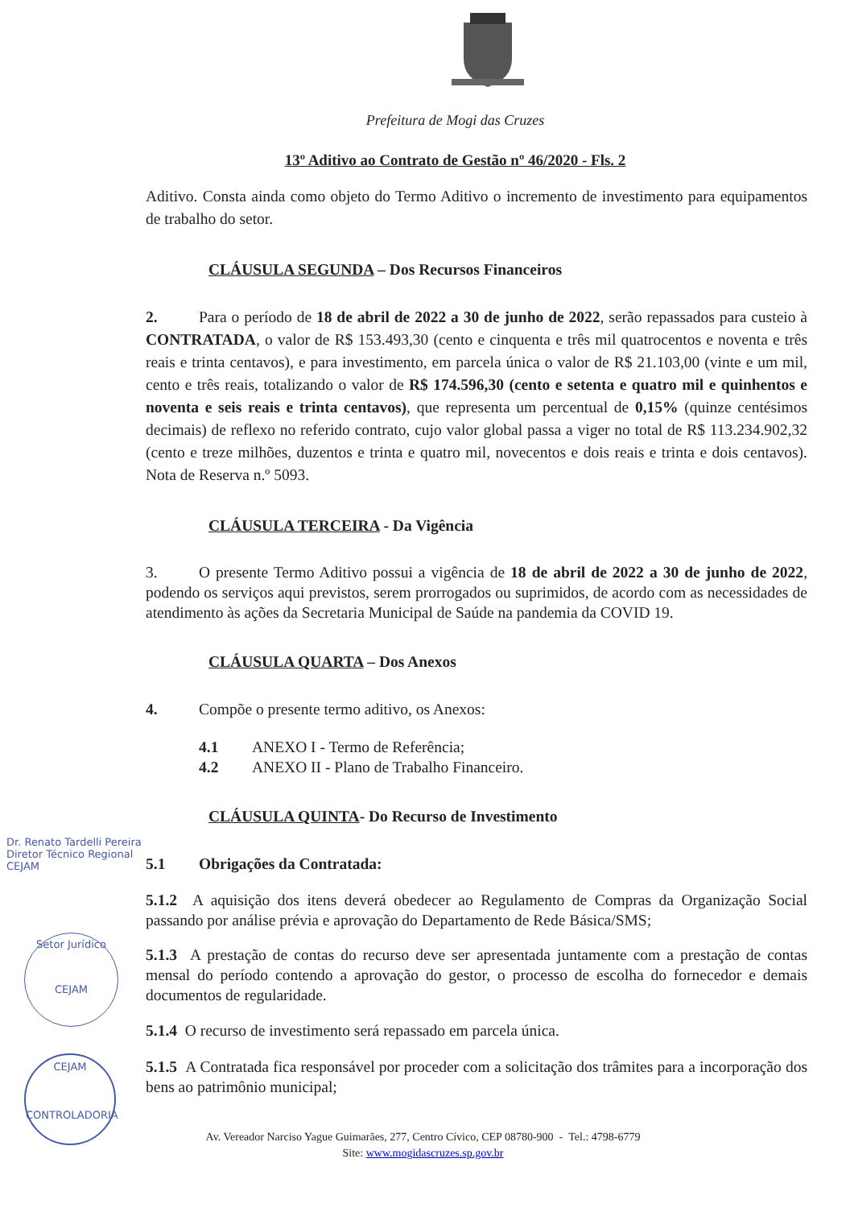Prefeitura de Mogi das Cruzes
13º Aditivo ao Contrato de Gestão nº 46/2020 - Fls. 2
Aditivo. Consta ainda como objeto do Termo Aditivo o incremento de investimento para equipamentos de trabalho do setor.
CLÁUSULA SEGUNDA – Dos Recursos Financeiros
2. Para o período de 18 de abril de 2022 a 30 de junho de 2022, serão repassados para custeio à CONTRATADA, o valor de R$ 153.493,30 (cento e cinquenta e três mil quatrocentos e noventa e três reais e trinta centavos), e para investimento, em parcela única o valor de R$ 21.103,00 (vinte e um mil, cento e três reais, totalizando o valor de R$ 174.596,30 (cento e setenta e quatro mil e quinhentos e noventa e seis reais e trinta centavos), que representa um percentual de 0,15% (quinze centésimos decimais) de reflexo no referido contrato, cujo valor global passa a viger no total de R$ 113.234.902,32 (cento e treze milhões, duzentos e trinta e quatro mil, novecentos e dois reais e trinta e dois centavos). Nota de Reserva n.º 5093.
CLÁUSULA TERCEIRA - Da Vigência
3. O presente Termo Aditivo possui a vigência de 18 de abril de 2022 a 30 de junho de 2022, podendo os serviços aqui previstos, serem prorrogados ou suprimidos, de acordo com as necessidades de atendimento às ações da Secretaria Municipal de Saúde na pandemia da COVID 19.
CLÁUSULA QUARTA – Dos Anexos
4. Compõe o presente termo aditivo, os Anexos:
4.1 ANEXO I - Termo de Referência;
4.2 ANEXO II - Plano de Trabalho Financeiro.
CLÁUSULA QUINTA- Do Recurso de Investimento
5.1 Obrigações da Contratada:
5.1.2 A aquisição dos itens deverá obedecer ao Regulamento de Compras da Organização Social passando por análise prévia e aprovação do Departamento de Rede Básica/SMS;
5.1.3 A prestação de contas do recurso deve ser apresentada juntamente com a prestação de contas mensal do período contendo a aprovação do gestor, o processo de escolha do fornecedor e demais documentos de regularidade.
5.1.4 O recurso de investimento será repassado em parcela única.
5.1.5 A Contratada fica responsável por proceder com a solicitação dos trâmites para a incorporação dos bens ao patrimônio municipal;
Av. Vereador Narciso Yague Guimarães, 277, Centro Cívico, CEP 08780-900 - Tel.: 4798-6779
Site: www.mogidascruzes.sp.gov.br
Dr. Renato Tardelli Pereira
Diretor Técnico Regional
CEJAM
Setor Jurídico
CEJAM
CEJAM
CONTROLADORIA